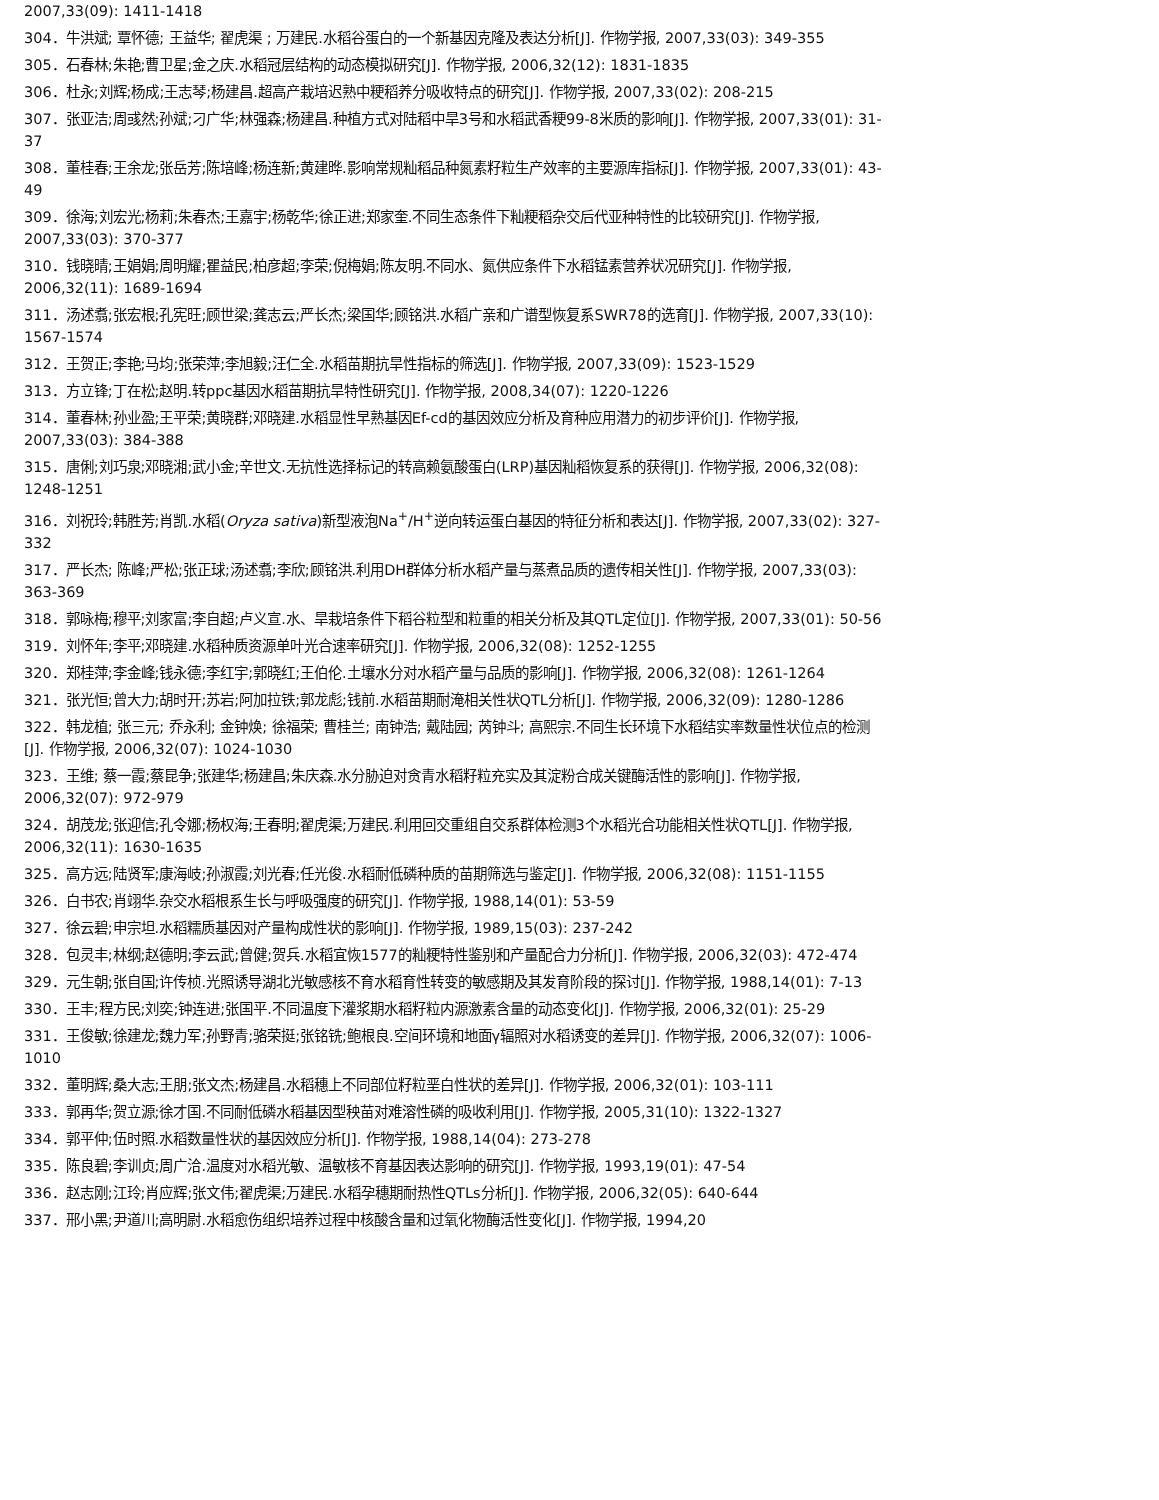2007,33(09): 1411-1418
304．牛洪斌; 覃怀德; 王益华; 翟虎渠 ; 万建民.水稻谷蛋白的一个新基因克隆及表达分析[J]. 作物学报, 2007,33(03): 349-355
305．石春林;朱艳;曹卫星;金之庆.水稻冠层结构的动态模拟研究[J]. 作物学报, 2006,32(12): 1831-1835
306．杜永;刘辉;杨成;王志琴;杨建昌.超高产栽培迟熟中粳稻养分吸收特点的研究[J]. 作物学报, 2007,33(02): 208-215
307．张亚洁;周彧然;孙斌;刁广华;林强森;杨建昌.种植方式对陆稻中旱3号和水稻武香粳99-8米质的影响[J]. 作物学报, 2007,33(01): 31-37
308．董桂春;王余龙;张岳芳;陈培峰;杨连新;黄建晔.影响常规籼稻品种氮素籽粒生产效率的主要源库指标[J]. 作物学报, 2007,33(01): 43-49
309．徐海;刘宏光;杨莉;朱春杰;王嘉宇;杨乾华;徐正进;郑家奎.不同生态条件下籼粳稻杂交后代亚种特性的比较研究[J]. 作物学报, 2007,33(03): 370-377
310．钱晓晴;王娟娟;周明耀;瞿益民;柏彦超;李荣;倪梅娟;陈友明.不同水、氮供应条件下水稻锰素营养状况研究[J]. 作物学报, 2006,32(11): 1689-1694
311．汤述翥;张宏根;孔宪旺;顾世梁;龚志云;严长杰;梁国华;顾铭洪.水稻广亲和广谱型恢复系SWR78的选育[J]. 作物学报, 2007,33(10): 1567-1574
312．王贺正;李艳;马均;张荣萍;李旭毅;汪仁全.水稻苗期抗旱性指标的筛选[J]. 作物学报, 2007,33(09): 1523-1529
313．方立锋;丁在松;赵明.转ppc基因水稻苗期抗旱特性研究[J]. 作物学报, 2008,34(07): 1220-1226
314．董春林;孙业盈;王平荣;黄晓群;邓晓建.水稻显性早熟基因Ef-cd的基因效应分析及育种应用潜力的初步评价[J]. 作物学报, 2007,33(03): 384-388
315．唐俐;刘巧泉;邓晓湘;武小金;辛世文.无抗性选择标记的转高赖氨酸蛋白(LRP)基因籼稻恢复系的获得[J]. 作物学报, 2006,32(08): 1248-1251
316．刘祝玲;韩胜芳;肖凯.水稻(Oryza sativa)新型液泡Na<sup>+</sup>/H<sup>+</sup>逆向转运蛋白基因的特征分析和表达[J]. 作物学报, 2007,33(02): 327-332
317．严长杰; 陈峰;严松;张正球;汤述翥;李欣;顾铭洪.利用DH群体分析水稻产量与蒸煮品质的遗传相关性[J]. 作物学报, 2007,33(03): 363-369
318．郭咏梅;穆平;刘家富;李自超;卢义宣.水、旱栽培条件下稻谷粒型和粒重的相关分析及其QTL定位[J]. 作物学报, 2007,33(01): 50-56
319．刘怀年;李平;邓晓建.水稻种质资源单叶光合速率研究[J]. 作物学报, 2006,32(08): 1252-1255
320．郑桂萍;李金峰;钱永德;李红宇;郭晓红;王伯伦.土壤水分对水稻产量与品质的影响[J]. 作物学报, 2006,32(08): 1261-1264
321．张光恒;曾大力;胡时开;苏岩;阿加拉铁;郭龙彪;钱前.水稻苗期耐淹相关性状QTL分析[J]. 作物学报, 2006,32(09): 1280-1286
322．韩龙植; 张三元; 乔永利; 金钟焕; 徐福荣; 曹桂兰; 南钟浩; 戴陆园; 芮钟斗; 高熙宗.不同生长环境下水稻结实率数量性状位点的检测[J]. 作物学报, 2006,32(07): 1024-1030
323．王维; 蔡一霞;蔡昆争;张建华;杨建昌;朱庆森.水分胁迫对贪青水稻籽粒充实及其淀粉合成关键酶活性的影响[J]. 作物学报, 2006,32(07): 972-979
324．胡茂龙;张迎信;孔令娜;杨权海;王春明;翟虎渠;万建民.利用回交重组自交系群体检测3个水稻光合功能相关性状QTL[J]. 作物学报, 2006,32(11): 1630-1635
325．高方远;陆贤军;康海岐;孙淑霞;刘光春;任光俊.水稻耐低磷种质的苗期筛选与鉴定[J]. 作物学报, 2006,32(08): 1151-1155
326．白书农;肖翊华.杂交水稻根系生长与呼吸强度的研究[J]. 作物学报, 1988,14(01): 53-59
327．徐云碧;申宗坦.水稻糯质基因对产量构成性状的影响[J]. 作物学报, 1989,15(03): 237-242
328．包灵丰;林纲;赵德明;李云武;曾健;贺兵.水稻宜恢1577的籼粳特性鉴别和产量配合力分析[J]. 作物学报, 2006,32(03): 472-474
329．元生朝;张自国;许传桢.光照诱导湖北光敏感核不育水稻育性转变的敏感期及其发育阶段的探讨[J]. 作物学报, 1988,14(01): 7-13
330．王丰;程方民;刘奕;钟连进;张国平.不同温度下灌浆期水稻籽粒内源激素含量的动态变化[J]. 作物学报, 2006,32(01): 25-29
331．王俊敏;徐建龙;魏力军;孙野青;骆荣挺;张铭铣;鲍根良.空间环境和地面γ辐照对水稻诱变的差异[J]. 作物学报, 2006,32(07): 1006-1010
332．董明辉;桑大志;王朋;张文杰;杨建昌.水稻穗上不同部位籽粒垩白性状的差异[J]. 作物学报, 2006,32(01): 103-111
333．郭再华;贺立源;徐才国.不同耐低磷水稻基因型秧苗对难溶性磷的吸收利用[J]. 作物学报, 2005,31(10): 1322-1327
334．郭平仲;伍时照.水稻数量性状的基因效应分析[J]. 作物学报, 1988,14(04): 273-278
335．陈良碧;李训贞;周广洽.温度对水稻光敏、温敏核不育基因表达影响的研究[J]. 作物学报, 1993,19(01): 47-54
336．赵志刚;江玲;肖应辉;张文伟;翟虎渠;万建民.水稻孕穗期耐热性QTLs分析[J]. 作物学报, 2006,32(05): 640-644
337．邢小黑;尹道川;高明尉.水稻愈伤组织培养过程中核酸含量和过氧化物酶活性变化[J]. 作物学报, 1994,20